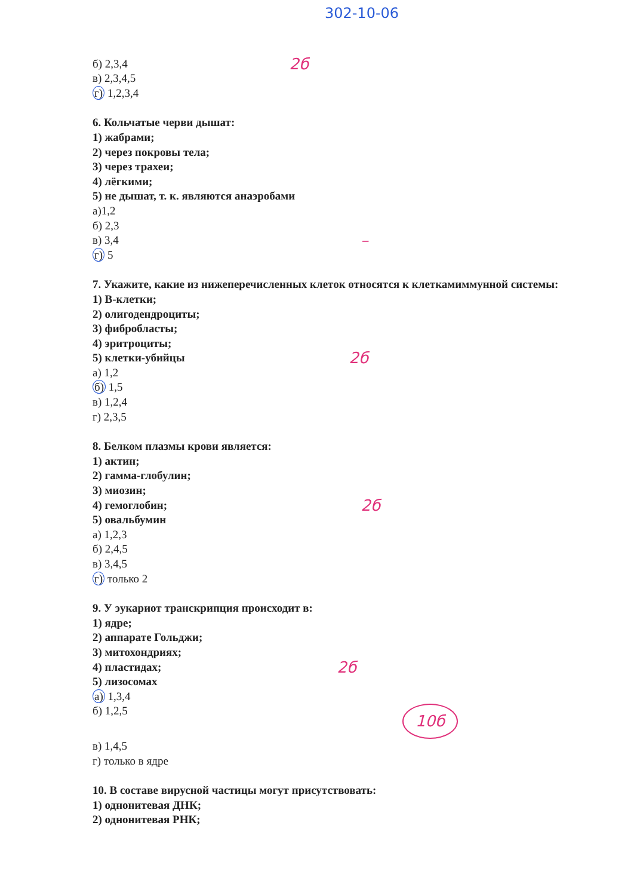302-10-06
б) 2,3,4 2б
в) 2,3,4,5
г) 1,2,3,4
6. Кольчатые черви дышат:
1) жабрами;
2) через покровы тела;
3) через трахеи;
4) лёгкими;
5) не дышат, т. к. являются анаэробами
а)1,2
б) 2,3
в) 3,4 –
г) 5
7. Укажите, какие из нижеперечисленных клеток относятся к клеткамиммунной системы:
1) В-клетки;
2) олигодендроциты;
3) фибробласты;
4) эритроциты;
5) клетки-убийцы 2б
а) 1,2
б) 1,5
в) 1,2,4
г) 2,3,5
8. Белком плазмы крови является:
1) актин;
2) гамма-глобулин;
3) миозин;
4) гемоглобин; 2б
5) овальбумин
а) 1,2,3
б) 2,4,5
в) 3,4,5
г) только 2
9. У эукариот транскрипция происходит в:
1) ядре;
2) аппарате Гольджи;
3) митохондриях;
4) пластидах; 2б
5) лизосомах
а) 1,3,4
б) 1,2,5 10б
в) 1,4,5
г) только в ядре
10. В составе вирусной частицы могут присутствовать:
1) однонитевая ДНК;
2) однонитевая РНК;